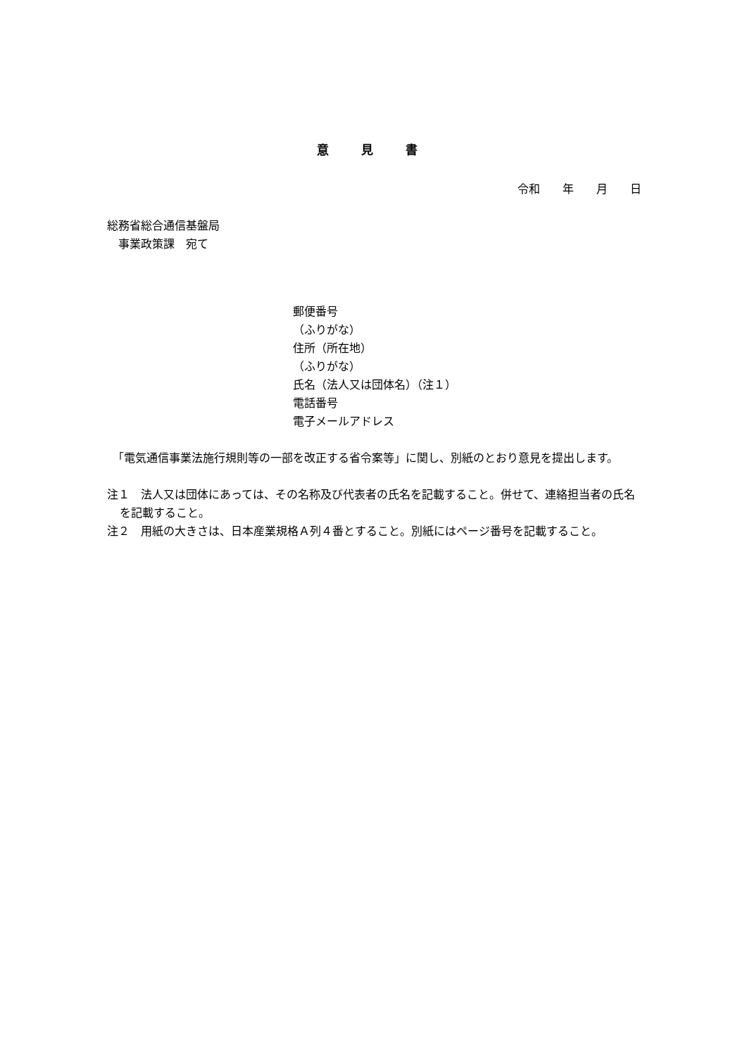意 見 書
令和　　年　　月　　日
総務省総合通信基盤局
　事業政策課　宛て
郵便番号
（ふりがな）
住所（所在地）
（ふりがな）
氏名（法人又は団体名）（注１）
電話番号
電子メールアドレス
　「電気通信事業法施行規則等の一部を改正する省令案等」に関し、別紙のとおり意見を提出します。
注１　法人又は団体にあっては、その名称及び代表者の氏名を記載すること。併せて、連絡担当者の氏名を記載すること。
注２　用紙の大きさは、日本産業規格Ａ列４番とすること。別紙にはページ番号を記載すること。